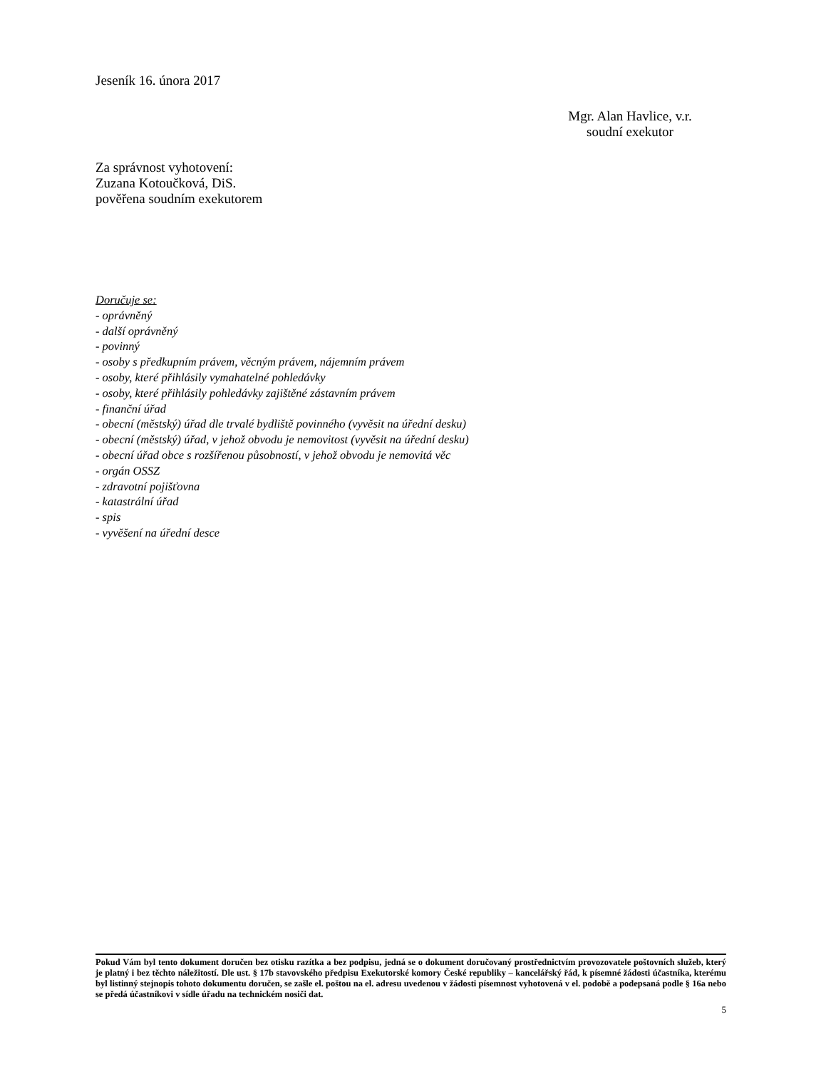Jeseník 16. února 2017
Mgr. Alan Havlice, v.r.
soudní exekutor
Za správnost vyhotovení:
Zuzana Kotoučková, DiS.
pověřena soudním exekutorem
Doručuje se:
- oprávněný
- další oprávněný
- povinný
- osoby s předkupním právem, věcným právem, nájemním právem
- osoby, které přihlásily vymahatelné pohledávky
- osoby, které přihlásily pohledávky zajištěné zástavním právem
- finanční úřad
- obecní (městský) úřad dle trvalé bydliště povinného (vyvěsit na úřední desku)
- obecní (městský) úřad, v jehož obvodu je nemovitost (vyvěsit na úřední desku)
- obecní úřad obce s rozšířenou působností, v jehož obvodu je nemovitá věc
- orgán OSSZ
- zdravotní pojišťovna
- katastrální úřad
- spis
- vyvěšení na úřední desce
Pokud Vám byl tento dokument doručen bez otisku razítka a bez podpisu, jedná se o dokument doručovaný prostřednictvím provozovatele poštovních služeb, který je platný i bez těchto náležitostí. Dle ust. § 17b stavovského předpisu Exekutorské komory České republiky – kancelářský řád, k písemné žádosti účastníka, kterému byl listinný stejnopis tohoto dokumentu doručen, se zašle el. poštou na el. adresu uvedenou v žádosti písemnost vyhotovená v el. podobě a podepsaná podle § 16a nebo se předá účastníkovi v sídle úřadu na technickém nosiči dat.
5